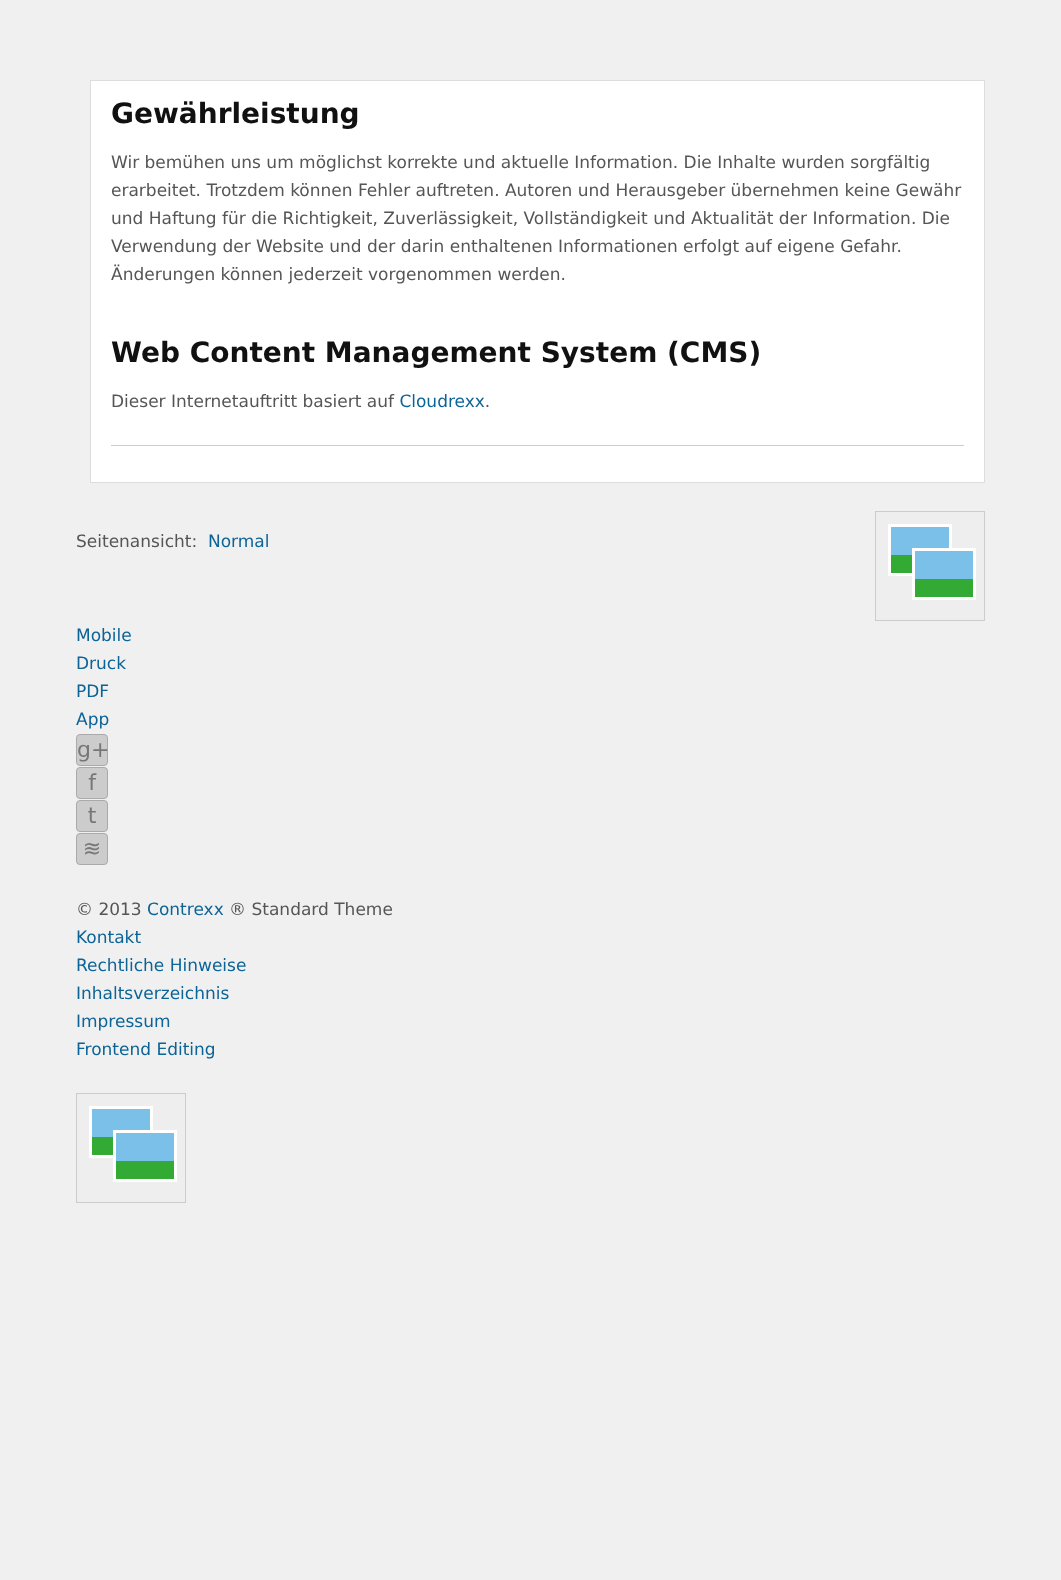Gewährleistung
Wir bemühen uns um möglichst korrekte und aktuelle Information. Die Inhalte wurden sorgfältig erarbeitet. Trotzdem können Fehler auftreten. Autoren und Herausgeber übernehmen keine Gewähr und Haftung für die Richtigkeit, Zuverlässigkeit, Vollständigkeit und Aktualität der Information. Die Verwendung der Website und der darin enthaltenen Informationen erfolgt auf eigene Gefahr. Änderungen können jederzeit vorgenommen werden.
Web Content Management System (CMS)
Dieser Internetauftritt basiert auf Cloudrexx.
Seitenansicht: Normal
Mobile
Druck
PDF
App
g+
f
t
≋
© 2013 Contrexx ® Standard Theme
Kontakt
Rechtliche Hinweise
Inhaltsverzeichnis
Impressum
Frontend Editing